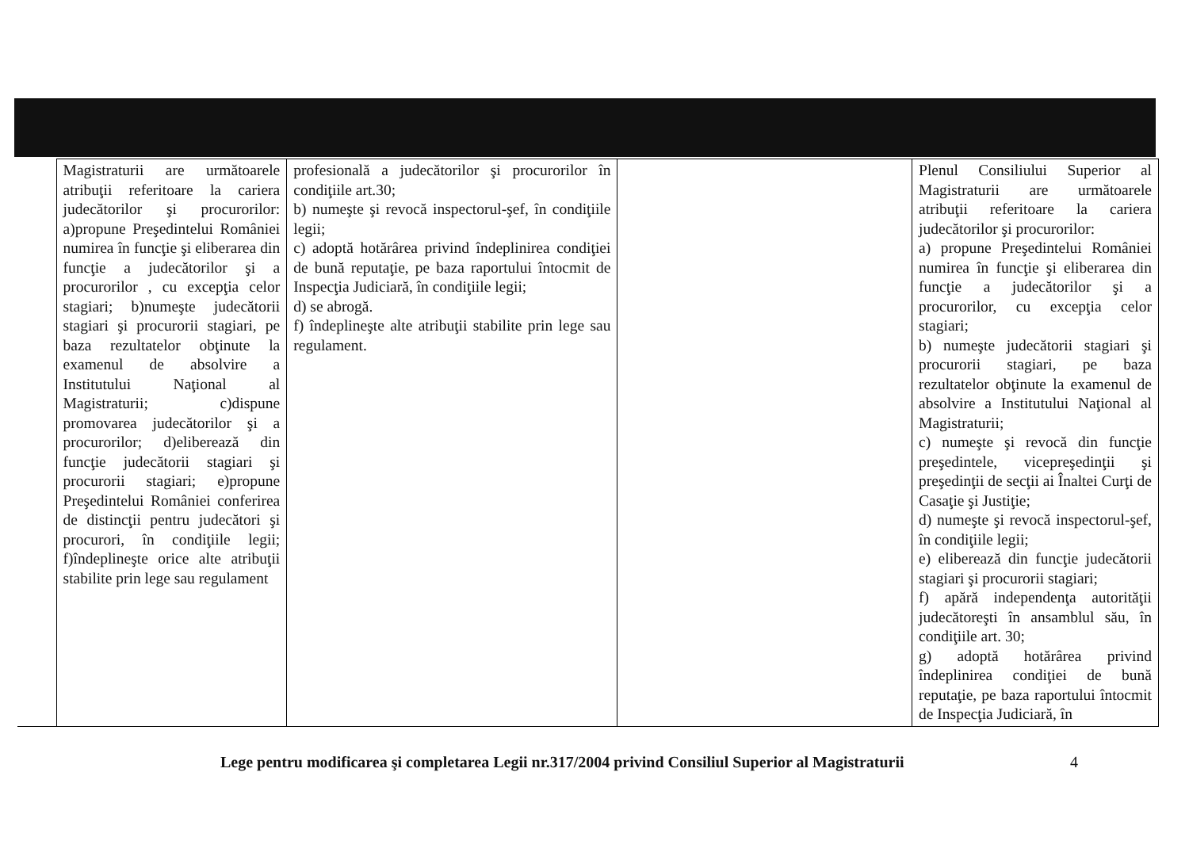| | Magistraturii are următoarele atribuţii referitoare la cariera judecătorilor şi procurorilor: a)propune Preşedintelui României numirea în funcţie şi eliberarea din funcţie a judecătorilor şi a procurorilor , cu excepţia celor stagiari; b)numeşte judecătorii stagiari şi procurorii stagiari, pe baza rezultatelor obţinute la examenul de absolvire a Institutului Naţional al Magistraturii; c)dispune promovarea judecătorilor şi a procurorilor; d)eliberează din funcţie judecătorii stagiari şi procurorii stagiari; e)propune Preşedintelui României conferirea de distincţii pentru judecători şi procurori, în condiţiile legii; f)îndeplineşte orice alte atribuţii stabilite prin lege sau regulament | profesională a judecătorilor şi procurorilor în condiţiile art.30; b) numeşte şi revocă inspectorul-şef, în condiţiile legii; c) adoptă hotărârea privind îndeplinirea condiţiei de bună reputaţie, pe baza raportului întocmit de Inspecţia Judiciară, în condiţiile legii; d) se abrogă. f) îndeplineşte alte atribuţii stabilite prin lege sau regulament. | | Plenul Consiliului Superior al Magistraturii are următoarele atribuţii referitoare la cariera judecătorilor şi procurorilor: a) propune Preşedintelui României numirea în funcţie şi eliberarea din funcţie a judecătorilor şi a procurorilor, cu excepţia celor stagiari; b) numeşte judecătorii stagiari şi procurorii stagiari, pe baza rezultatelor obţinute la examenul de absolvire a Institutului Naţional al Magistraturii; c) numeşte şi revocă din funcţie preşedintele, vicepreşedinţii şi preşedinţii de secţii ai Înaltei Curţi de Casaţie şi Justiţie; d) numeşte şi revocă inspectorul-şef, în condiţiile legii; e) eliberează din funcţie judecătorii stagiari şi procurorii stagiari; f) apără independenţa autorităţii judecătoreşti în ansamblul său, în condiţiile art. 30; g) adoptă hotărârea privind îndeplinirea condiţiei de bună reputaţie, pe baza raportului întocmit de Inspecţia Judiciară, în |
Lege pentru modificarea şi completarea Legii nr.317/2004 privind Consiliul Superior al Magistraturii 4